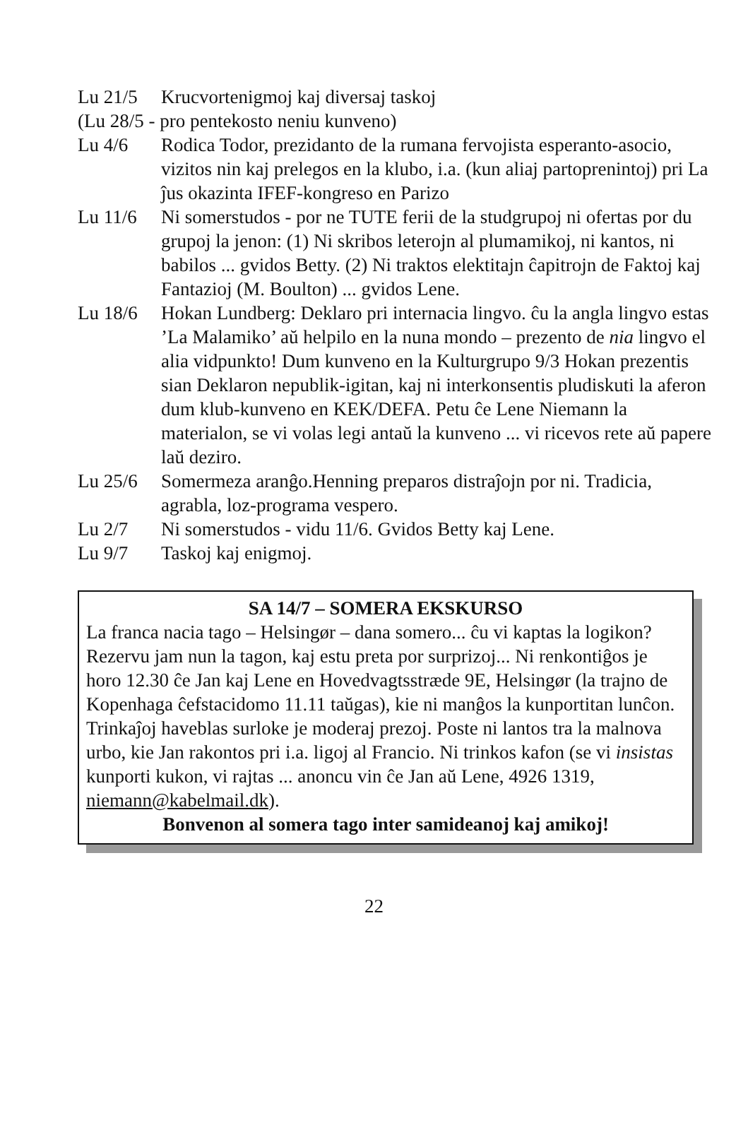Lu 21/5 Krucvortenigmoj kaj diversaj taskoj
(Lu 28/5 - pro pentekosto neniu kunveno)
Lu 4/6 Rodica Todor, prezidanto de la rumana fervojista esperanto-asocio, vizitos nin kaj prelegos en la klubo, i.a. (kun aliaj partoprenintoj) pri La ĵus okazinta IFEF-kongreso en Parizo
Lu 11/6 Ni somerstudos - por ne TUTE ferii de la studgrupoj ni ofertas por du grupoj la jenon: (1) Ni skribos leterojn al plumamikoj, ni kantos, ni babilos ... gvidos Betty. (2) Ni traktos elektitajn ĉapitrojn de Faktoj kaj Fantazioj (M. Boulton) ... gvidos Lene.
Lu 18/6 Hokan Lundberg: Deklaro pri internacia lingvo. ĉu la angla lingvo estas ’La Malamiko’ aŭ helpilo en la nuna mondo – prezento de nia lingvo el alia vidpunkto! Dum kunveno en la Kulturgrupo 9/3 Hokan prezentis sian Deklaron nepublik-igitan, kaj ni interkonsentis pludiskuti la aferon dum klub-kunveno en KEK/DEFA. Petu ĉe Lene Niemann la materialon, se vi volas legi antaŭ la kunveno ... vi ricevos rete aŭ papere laŭ deziro.
Lu 25/6 Somermeza aranĝo.Henning preparos distraĵojn por ni. Tradicia, agrabla, loz-programa vespero.
Lu 2/7 Ni somerstudos - vidu 11/6. Gvidos Betty kaj Lene.
Lu 9/7 Taskoj kaj enigmoj.
SA 14/7 – SOMERA EKSKURSO
La franca nacia tago – Helsingør – dana somero... ĉu vi kaptas la logikon? Rezervu jam nun la tagon, kaj estu preta por surprizoj... Ni renkontiĝos je horo 12.30 ĉe Jan kaj Lene en Hovedvagtsstræde 9E, Helsingør (la trajno de Kopenhaga ĉefstacidomo 11.11 taŭgas), kie ni manĝos la kunportitan lunĉon. Trinkaĵoj haveblas surloke je moderaj prezoj. Poste ni lantos tra la malnova urbo, kie Jan rakontos pri i.a. ligoj al Francio. Ni trinkos kafon (se vi insistas kunporti kukon, vi rajtas ... anoncu vin ĉe Jan aŭ Lene, 4926 1319, niemann@kabelmail.dk).
Bonvenon al somera tago inter samideanoj kaj amikoj!
22